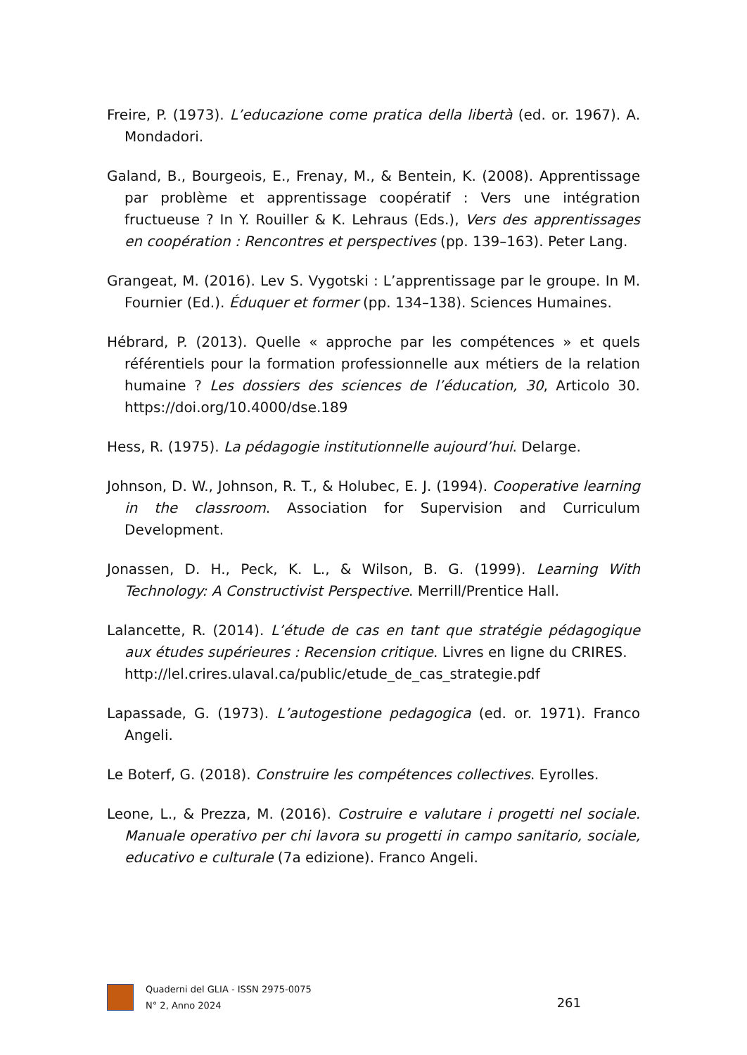Freire, P. (1973). L’educazione come pratica della libertà (ed. or. 1967). A. Mondadori.
Galand, B., Bourgeois, E., Frenay, M., & Bentein, K. (2008). Apprentissage par problème et apprentissage coopératif : Vers une intégration fructueuse ? In Y. Rouiller & K. Lehraus (Eds.), Vers des apprentissages en coopération : Rencontres et perspectives (pp. 139–163). Peter Lang.
Grangeat, M. (2016). Lev S. Vygotski : L’apprentissage par le groupe. In M. Fournier (Ed.). Éduquer et former (pp. 134–138). Sciences Humaines.
Hébrard, P. (2013). Quelle « approche par les compétences » et quels référentiels pour la formation professionnelle aux métiers de la relation humaine ? Les dossiers des sciences de l’éducation, 30, Articolo 30. https://doi.org/10.4000/dse.189
Hess, R. (1975). La pédagogie institutionnelle aujourd’hui. Delarge.
Johnson, D. W., Johnson, R. T., & Holubec, E. J. (1994). Cooperative learning in the classroom. Association for Supervision and Curriculum Development.
Jonassen, D. H., Peck, K. L., & Wilson, B. G. (1999). Learning With Technology: A Constructivist Perspective. Merrill/Prentice Hall.
Lalancette, R. (2014). L’étude de cas en tant que stratégie pédagogique aux études supérieures : Recension critique. Livres en ligne du CRIRES.
http://lel.crires.ulaval.ca/public/etude_de_cas_strategie.pdf
Lapassade, G. (1973). L’autogestione pedagogica (ed. or. 1971). Franco Angeli.
Le Boterf, G. (2018). Construire les compétences collectives. Eyrolles.
Leone, L., & Prezza, M. (2016). Costruire e valutare i progetti nel sociale. Manuale operativo per chi lavora su progetti in campo sanitario, sociale, educativo e culturale (7a edizione). Franco Angeli.
Quaderni del GLIA - ISSN 2975-0075
N° 2, Anno 2024
261